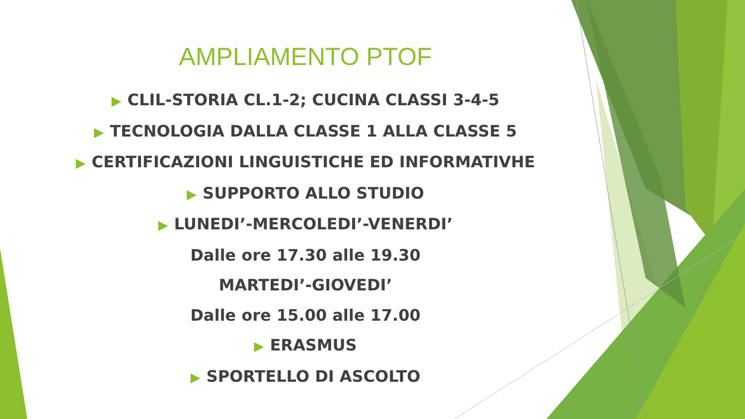AMPLIAMENTO PTOF
▶ CLIL-STORIA CL.1-2; CUCINA CLASSI 3-4-5
▶ TECNOLOGIA DALLA CLASSE 1 ALLA CLASSE 5
▶ CERTIFICAZIONI LINGUISTICHE ED INFORMATIVHE
▶ SUPPORTO ALLO STUDIO
▶ LUNEDI’-MERCOLEDI’-VENERDI’
Dalle ore 17.30 alle 19.30
MARTEDI’-GIOVEDI’
Dalle ore 15.00 alle 17.00
▶ ERASMUS
▶ SPORTELLO DI ASCOLTO